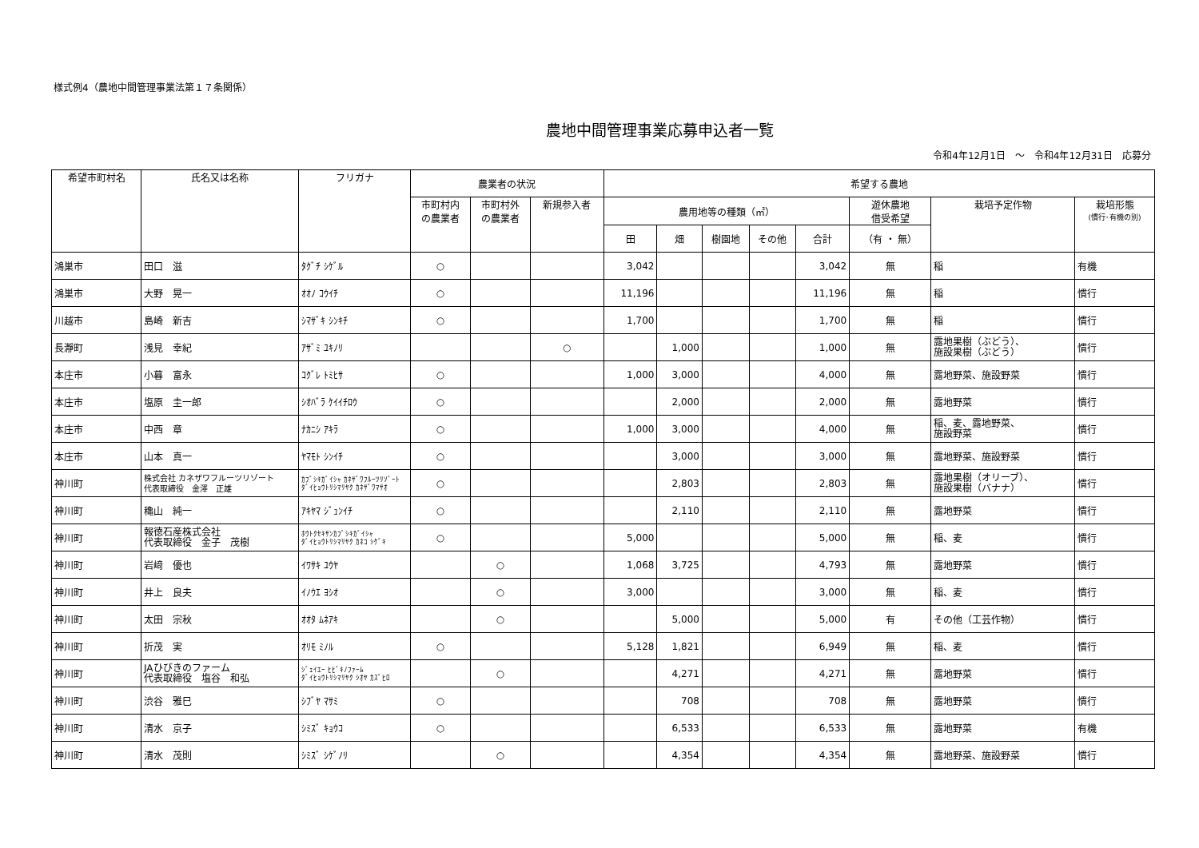様式例4（農地中間管理事業法第１７条関係）
農地中間管理事業応募申込者一覧
令和4年12月1日　～　令和4年12月31日　応募分
| 希望市町村名 | 氏名又は名称 | フリガナ | 農業者の状況 | | | 希望する農地 | | | | | | | |
| --- | --- | --- | --- | --- | --- | --- | --- | --- | --- | --- | --- | --- | --- |
| | | | 市町村内 の農業者 | 市町村外 の農業者 | 新規参入者 | 農用地等の種類（㎡） | | | | | 遊休農地 借受希望 | 栽培予定作物 | 栽培形態 (慣行･有機の別) |
| | | | | | | 田 | 畑 | 樹園地 | その他 | 合計 | （有 ・ 無） | | |
| 鴻巣市 | 田口 滋 | ﾀｸﾞﾁ ｼｹﾞﾙ | ○ | | | 3,042 | | | | 3,042 | 無 | 稲 | 有機 |
| 鴻巣市 | 大野 晃一 | ｵｵﾉ ｺｳｲﾁ | ○ | | | 11,196 | | | | 11,196 | 無 | 稲 | 慣行 |
| 川越市 | 島崎 新吉 | ｼﾏｻﾞｷ ｼﾝｷﾁ | ○ | | | 1,700 | | | | 1,700 | 無 | 稲 | 慣行 |
| 長瀞町 | 浅見 幸紀 | ｱｻﾞﾐ ﾕｷﾉﾘ | | | ○ | | 1,000 | | | 1,000 | 無 | 露地果樹（ぶどう）、 施設果樹（ぶどう） | 慣行 |
| 本庄市 | 小暮 富永 | ｺｸﾞﾚ ﾄﾐﾋｻ | ○ | | | 1,000 | 3,000 | | | 4,000 | 無 | 露地野菜、施設野菜 | 慣行 |
| 本庄市 | 塩原 圭一郎 | ｼｵﾊﾞﾗ ｹｲｲﾁﾛｳ | ○ | | | | 2,000 | | | 2,000 | 無 | 露地野菜 | 慣行 |
| 本庄市 | 中西 章 | ﾅｶﾆｼ ｱｷﾗ | ○ | | | 1,000 | 3,000 | | | 4,000 | 無 | 稲、麦、露地野菜、 施設野菜 | 慣行 |
| 本庄市 | 山本 真一 | ﾔﾏﾓﾄ ｼﾝｲﾁ | ○ | | | | 3,000 | | | 3,000 | 無 | 露地野菜、施設野菜 | 慣行 |
| 神川町 | 株式会社 カネザワフルーツリゾート 代表取締役 金澤 正雄 | ｶﾌﾞｼｷｶﾞｲｼｬ ｶﾈｻﾞﾜﾌﾙｰﾂﾘｿﾞｰﾄ ﾀﾞｲﾋｮｳﾄﾘｼﾏﾘﾔｸ ｶﾈｻﾞﾜﾏｻｵ | ○ | | | | 2,803 | | | 2,803 | 無 | 露地果樹（オリーブ）、 施設果樹（バナナ） | 慣行 |
| 神川町 | 穐山 純一 | ｱｷﾔﾏ ｼﾞｭﾝｲﾁ | ○ | | | | 2,110 | | | 2,110 | 無 | 露地野菜 | 慣行 |
| 神川町 | 報徳石産株式会社 代表取締役 金子 茂樹 | ﾎｳﾄｸｾｷｻﾝｶﾌﾞｼｷｶﾞｲｼｬ ﾀﾞｲﾋｮｳﾄﾘｼﾏﾘﾔｸ ｶﾈｺ ｼｹﾞｷ | ○ | | | 5,000 | | | | 5,000 | 無 | 稲、麦 | 慣行 |
| 神川町 | 岩﨑 優也 | ｲﾜｻｷ ﾕｳﾔ | | ○ | | 1,068 | 3,725 | | | 4,793 | 無 | 露地野菜 | 慣行 |
| 神川町 | 井上 良夫 | ｲﾉｳｴ ﾖｼｵ | | ○ | | 3,000 | | | | 3,000 | 無 | 稲、麦 | 慣行 |
| 神川町 | 太田 宗秋 | ｵｵﾀ ﾑﾈｱｷ | | ○ | | | 5,000 | | | 5,000 | 有 | その他（工芸作物） | 慣行 |
| 神川町 | 折茂 実 | ｵﾘﾓ ﾐﾉﾙ | ○ | | | 5,128 | 1,821 | | | 6,949 | 無 | 稲、麦 | 慣行 |
| 神川町 | JAひびきのファーム 代表取締役 塩谷 和弘 | ｼﾞｪｲｴｰ ﾋﾋﾞｷﾉﾌｧｰﾑ ﾀﾞｲﾋｮｳﾄﾘｼﾏﾘﾔｸ ｼｵﾔ ｶｽﾞﾋﾛ | | ○ | | | 4,271 | | | 4,271 | 無 | 露地野菜 | 慣行 |
| 神川町 | 渋谷 雅巳 | ｼﾌﾞﾔ ﾏｻﾐ | ○ | | | | 708 | | | 708 | 無 | 露地野菜 | 慣行 |
| 神川町 | 清水 京子 | ｼﾐｽﾞ ｷｮｳｺ | ○ | | | | 6,533 | | | 6,533 | 無 | 露地野菜 | 有機 |
| 神川町 | 清水 茂則 | ｼﾐｽﾞ ｼｹﾞﾉﾘ | | ○ | | | 4,354 | | | 4,354 | 無 | 露地野菜、施設野菜 | 慣行 |